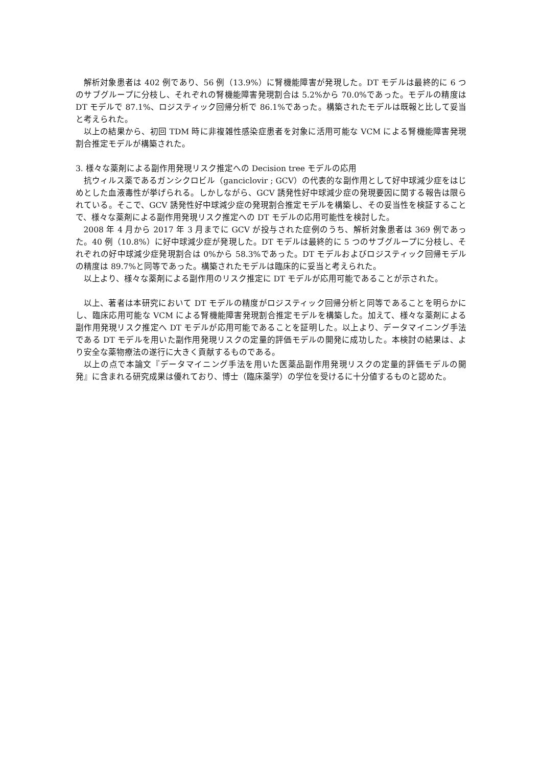解析対象患者は 402 例であり、56 例（13.9%）に腎機能障害が発現した。DT モデルは最終的に 6 つのサブグループに分枝し、それぞれの腎機能障害発現割合は 5.2%から 70.0%であった。モデルの精度は DT モデルで 87.1%、ロジスティック回帰分析で 86.1%であった。構築されたモデルは既報と比して妥当と考えられた。
以上の結果から、初回 TDM 時に非複雑性感染症患者を対象に活用可能な VCM による腎機能障害発現割合推定モデルが構築された。
3. 様々な薬剤による副作用発現リスク推定への Decision tree モデルの応用
抗ウィルス薬であるガンシクロビル（ganciclovir ; GCV）の代表的な副作用として好中球減少症をはじめとした血液毒性が挙げられる。しかしながら、GCV 誘発性好中球減少症の発現要因に関する報告は限られている。そこで、GCV 誘発性好中球減少症の発現割合推定モデルを構築し、その妥当性を検証することで、様々な薬剤による副作用発現リスク推定への DT モデルの応用可能性を検討した。
2008 年 4 月から 2017 年 3 月までに GCV が投与された症例のうち、解析対象患者は 369 例であった。40 例（10.8%）に好中球減少症が発現した。DT モデルは最終的に 5 つのサブグループに分枝し、それぞれの好中球減少症発現割合は 0%から 58.3%であった。DT モデルおよびロジスティック回帰モデルの精度は 89.7%と同等であった。構築されたモデルは臨床的に妥当と考えられた。
以上より、様々な薬剤による副作用のリスク推定に DT モデルが応用可能であることが示された。
以上、著者は本研究において DT モデルの精度がロジスティック回帰分析と同等であることを明らかにし、臨床応用可能な VCM による腎機能障害発現割合推定モデルを構築した。加えて、様々な薬剤による副作用発現リスク推定へ DT モデルが応用可能であることを証明した。以上より、データマイニング手法である DT モデルを用いた副作用発現リスクの定量的評価モデルの開発に成功した。本検討の結果は、より安全な薬物療法の遂行に大きく貢献するものである。
以上の点で本論文『データマイニング手法を用いた医薬品副作用発現リスクの定量的評価モデルの開発』に含まれる研究成果は優れており、博士（臨床薬学）の学位を受けるに十分値するものと認めた。